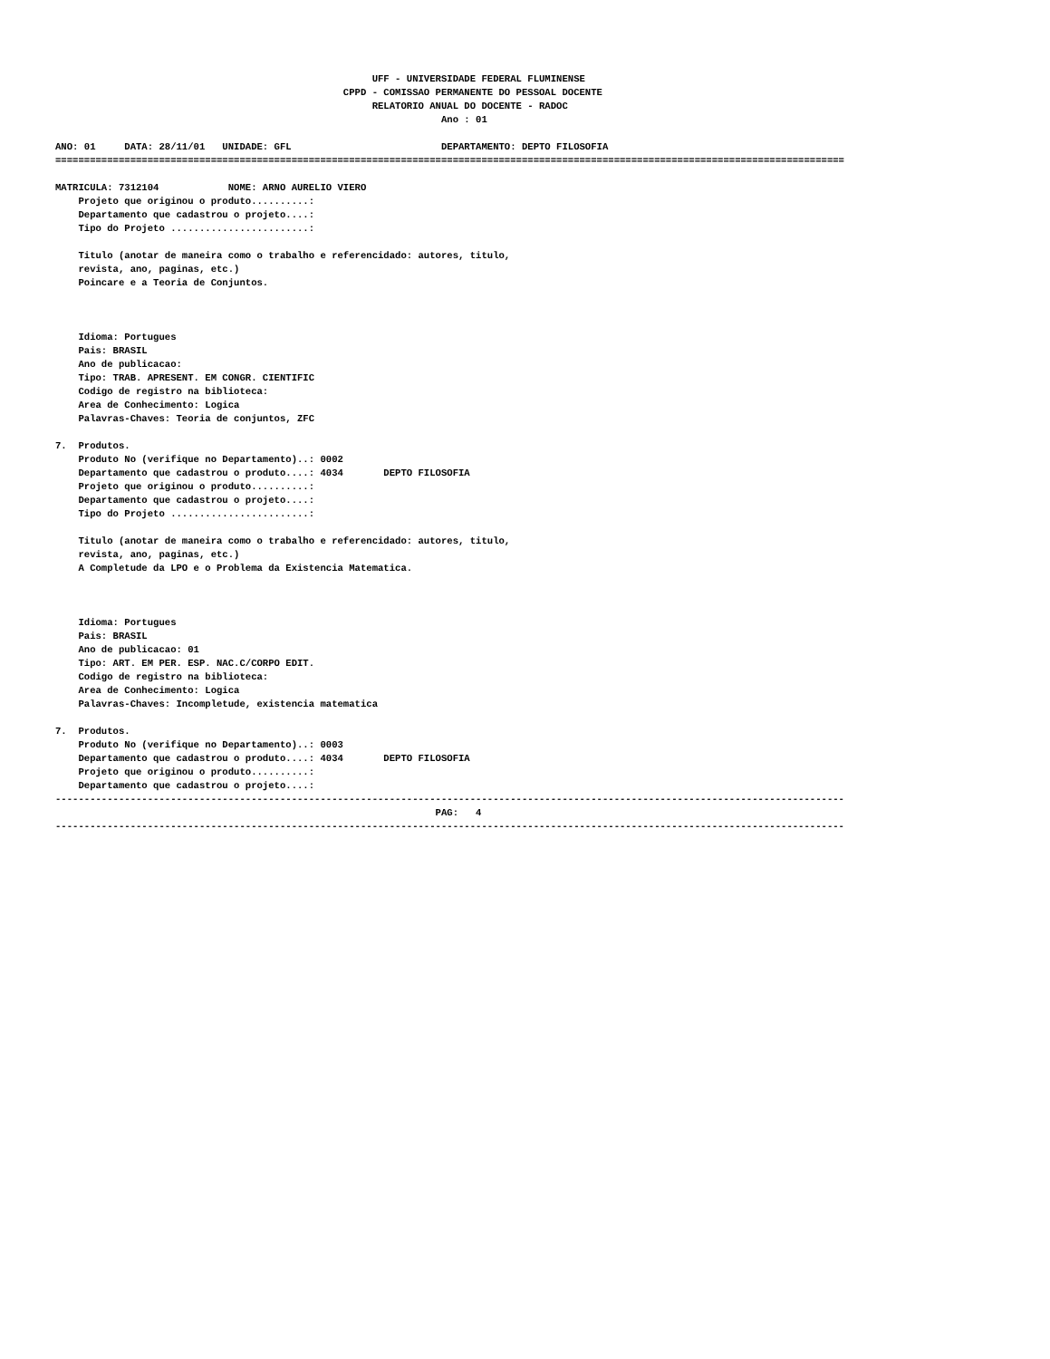UFF - UNIVERSIDADE FEDERAL FLUMINENSE
                                                  CPPD - COMISSAO PERMANENTE DO PESSOAL DOCENTE
                                                       RELATORIO ANUAL DO DOCENTE - RADOC
                                                                   Ano : 01

ANO: 01     DATA: 28/11/01   UNIDADE: GFL                          DEPARTAMENTO: DEPTO FILOSOFIA
=========================================================================================================================================

MATRICULA: 7312104            NOME: ARNO AURELIO VIERO
    Projeto que originou o produto..........:
    Departamento que cadastrou o projeto....:
    Tipo do Projeto ........................:

    Titulo (anotar de maneira como o trabalho e referencidado: autores, titulo,
    revista, ano, paginas, etc.)
    Poincare e a Teoria de Conjuntos.



    Idioma: Portugues
    Pais: BRASIL
    Ano de publicacao:
    Tipo: TRAB. APRESENT. EM CONGR. CIENTIFIC
    Codigo de registro na biblioteca:
    Area de Conhecimento: Logica
    Palavras-Chaves: Teoria de conjuntos, ZFC

7.  Produtos.
    Produto No (verifique no Departamento)..: 0002
    Departamento que cadastrou o produto....: 4034       DEPTO FILOSOFIA
    Projeto que originou o produto..........:
    Departamento que cadastrou o projeto....:
    Tipo do Projeto ........................:

    Titulo (anotar de maneira como o trabalho e referencidado: autores, titulo,
    revista, ano, paginas, etc.)
    A Completude da LPO e o Problema da Existencia Matematica.



    Idioma: Portugues
    Pais: BRASIL
    Ano de publicacao: 01
    Tipo: ART. EM PER. ESP. NAC.C/CORPO EDIT.
    Codigo de registro na biblioteca:
    Area de Conhecimento: Logica
    Palavras-Chaves: Incompletude, existencia matematica

7.  Produtos.
    Produto No (verifique no Departamento)..: 0003
    Departamento que cadastrou o produto....: 4034       DEPTO FILOSOFIA
    Projeto que originou o produto..........:
    Departamento que cadastrou o projeto....:
-----------------------------------------------------------------------------------------------------------------------------------------
                                                                  PAG:   4
-----------------------------------------------------------------------------------------------------------------------------------------